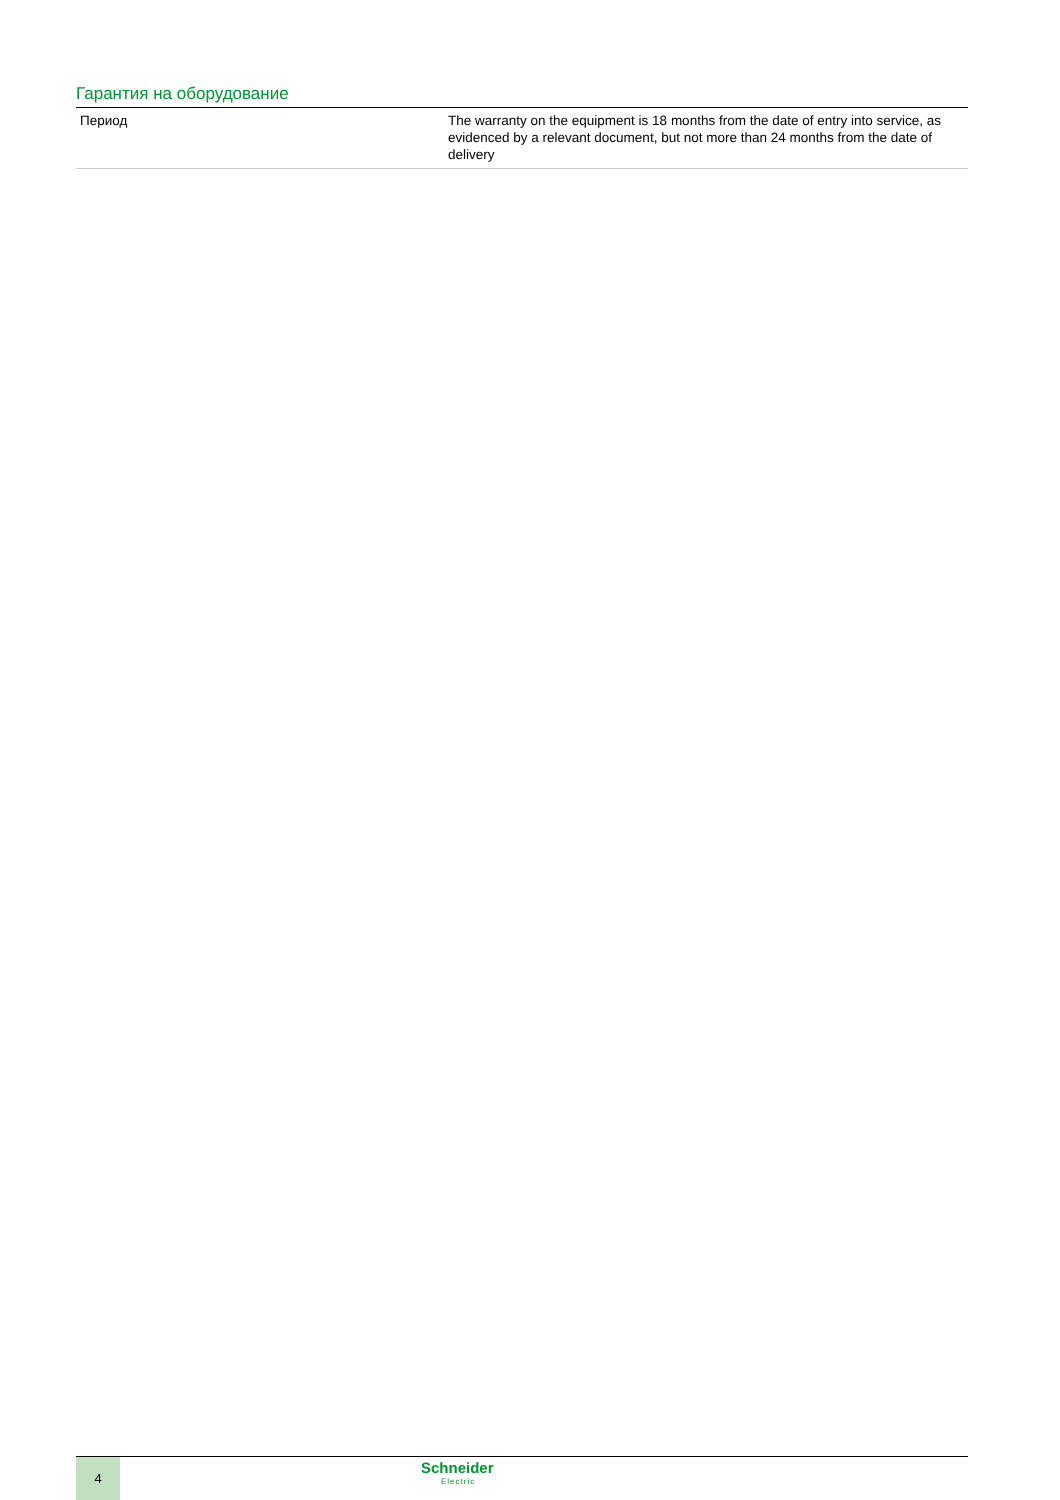Гарантия на оборудование
| Период | The warranty on the equipment is 18 months from the date of entry into service, as evidenced by a relevant document, but not more than 24 months from the date of delivery |
4
Schneider
Electric